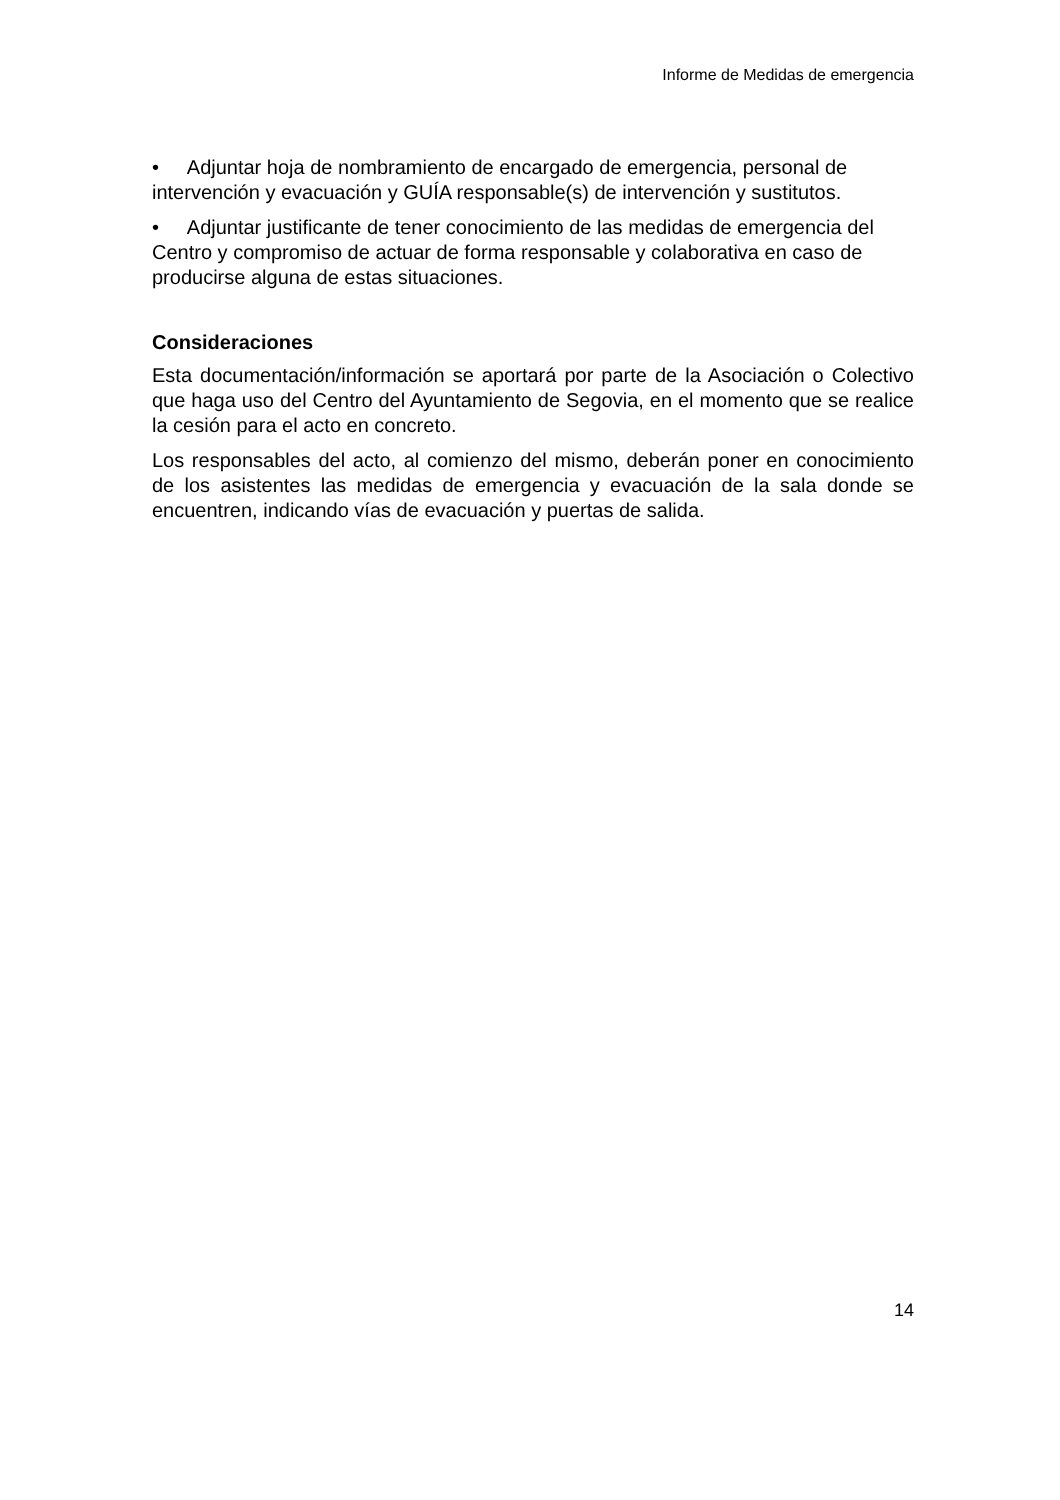Informe de Medidas de emergencia
• Adjuntar hoja de nombramiento de encargado de emergencia, personal de intervención y evacuación y GUÍA responsable(s) de intervención y sustitutos.
• Adjuntar justificante de tener conocimiento de las medidas de emergencia del Centro y compromiso de actuar de forma responsable y colaborativa en caso de producirse alguna de estas situaciones.
Consideraciones
Esta documentación/información se aportará por parte de la Asociación o Colectivo que haga uso del Centro del Ayuntamiento de Segovia, en el momento que se realice la cesión para el acto en concreto.
Los responsables del acto, al comienzo del mismo, deberán poner en conocimiento de los asistentes las medidas de emergencia y evacuación de la sala donde se encuentren, indicando vías de evacuación y puertas de salida.
14